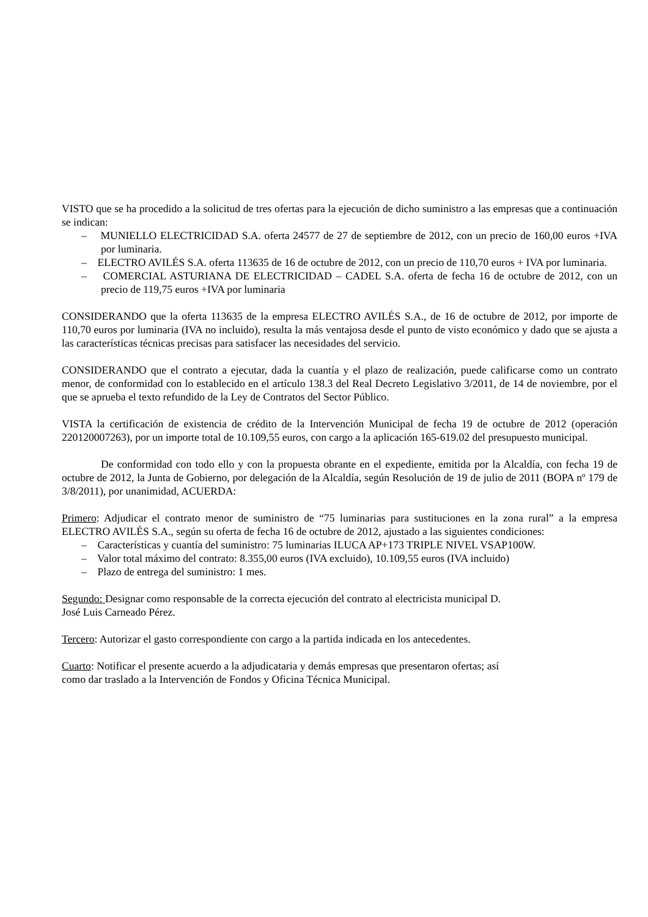VISTO que se ha procedido a la solicitud de tres ofertas para la ejecución de dicho suministro a las empresas que a continuación se indican:
– MUNIELLO ELECTRICIDAD S.A. oferta 24577 de 27 de septiembre de 2012, con un precio de 160,00 euros +IVA por luminaria.
– ELECTRO AVILÉS S.A. oferta 113635 de 16 de octubre de 2012, con un precio de 110,70 euros + IVA por luminaria.
– COMERCIAL ASTURIANA DE ELECTRICIDAD – CADEL S.A. oferta de fecha 16 de octubre de 2012, con un precio de 119,75 euros +IVA por luminaria
CONSIDERANDO que la oferta 113635 de la empresa ELECTRO AVILÉS S.A., de 16 de octubre de 2012, por importe de 110,70 euros por luminaria (IVA no incluido), resulta la más ventajosa desde el punto de visto económico y dado que se ajusta a las características técnicas precisas para satisfacer las necesidades del servicio.
CONSIDERANDO que el contrato a ejecutar, dada la cuantía y el plazo de realización, puede calificarse como un contrato menor, de conformidad con lo establecido en el artículo 138.3 del Real Decreto Legislativo 3/2011, de 14 de noviembre, por el que se aprueba el texto refundido de la Ley de Contratos del Sector Público.
VISTA la certificación de existencia de crédito de la Intervención Municipal de fecha 19 de octubre de 2012 (operación 220120007263), por un importe total de 10.109,55 euros, con cargo a la aplicación 165-619.02 del presupuesto municipal.
De conformidad con todo ello y con la propuesta obrante en el expediente, emitida por la Alcaldía, con fecha 19 de octubre de 2012, la Junta de Gobierno, por delegación de la Alcaldía, según Resolución de 19 de julio de 2011 (BOPA nº 179 de 3/8/2011), por unanimidad, ACUERDA:
Primero: Adjudicar el contrato menor de suministro de “75 luminarias para sustituciones en la zona rural” a la empresa ELECTRO AVILÉS S.A., según su oferta de fecha 16 de octubre de 2012, ajustado a las siguientes condiciones:
– Características y cuantía del suministro: 75 luminarias ILUCA AP+173 TRIPLE NIVEL VSAP100W.
– Valor total máximo del contrato: 8.355,00 euros (IVA excluido), 10.109,55 euros (IVA incluido)
– Plazo de entrega del suministro: 1 mes.
Segundo: Designar como responsable de la correcta ejecución del contrato al electricista municipal D.
José Luis Carneado Pérez.
Tercero: Autorizar el gasto correspondiente con cargo a la partida indicada en los antecedentes.
Cuarto: Notificar el presente acuerdo a la adjudicataria y demás empresas que presentaron ofertas; así
como dar traslado a la Intervención de Fondos y Oficina Técnica Municipal.